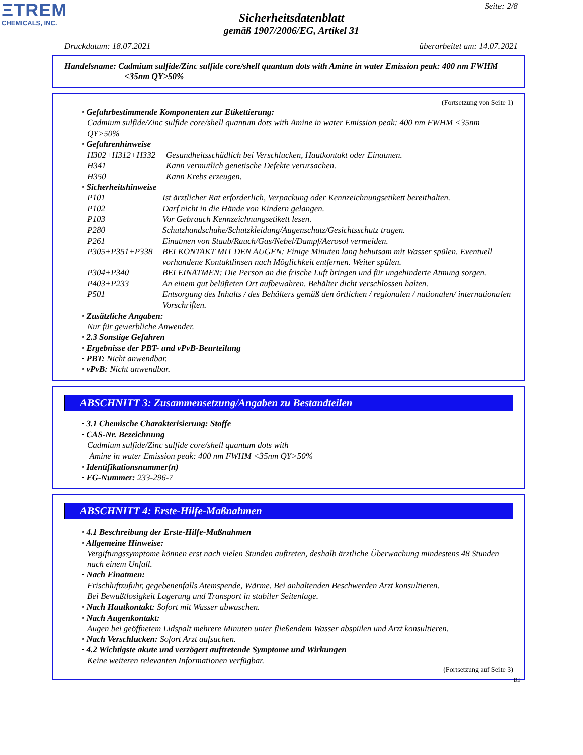ΞTREM
CHEMICALS, INC.
Seite: 2/8
Sicherheitsdatenblatt
gemäß 1907/2006/EG, Artikel 31
Druckdatum: 18.07.2021 überarbeitet am: 14.07.2021
Handelsname: Cadmium sulfide/Zinc sulfide core/shell quantum dots with Amine in water Emission peak: 400 nm FWHM <35nm QY>50%
(Fortsetzung von Seite 1)
· Gefahrbestimmende Komponenten zur Etikettierung:
Cadmium sulfide/Zinc sulfide core/shell quantum dots with Amine in water Emission peak: 400 nm FWHM <35nm QY>50%
· Gefahrenhinweise
H302+H312+H332 Gesundheitsschädlich bei Verschlucken, Hautkontakt oder Einatmen.
H341 Kann vermutlich genetische Defekte verursachen.
H350 Kann Krebs erzeugen.
· Sicherheitshinweise
P101 Ist ärztlicher Rat erforderlich, Verpackung oder Kennzeichnungsetikett bereithalten.
P102 Darf nicht in die Hände von Kindern gelangen.
P103 Vor Gebrauch Kennzeichnungsetikett lesen.
P280 Schutzhandschuhe/Schutzkleidung/Augenschutz/Gesichtsschutz tragen.
P261 Einatmen von Staub/Rauch/Gas/Nebel/Dampf/Aerosol vermeiden.
P305+P351+P338 BEI KONTAKT MIT DEN AUGEN: Einige Minuten lang behutsam mit Wasser spülen. Eventuell vorhandene Kontaktlinsen nach Möglichkeit entfernen. Weiter spülen.
P304+P340 BEI EINATMEN: Die Person an die frische Luft bringen und für ungehinderte Atmung sorgen.
P403+P233 An einem gut belüfteten Ort aufbewahren. Behälter dicht verschlossen halten.
P501 Entsorgung des Inhalts / des Behälters gemäß den örtlichen / regionalen / nationalen/ internationalen Vorschriften.
· Zusätzliche Angaben:
Nur für gewerbliche Anwender.
· 2.3 Sonstige Gefahren
· Ergebnisse der PBT- und vPvB-Beurteilung
· PBT: Nicht anwendbar.
· vPvB: Nicht anwendbar.
ABSCHNITT 3: Zusammensetzung/Angaben zu Bestandteilen
· 3.1 Chemische Charakterisierung: Stoffe
· CAS-Nr. Bezeichnung
Cadmium sulfide/Zinc sulfide core/shell quantum dots with
Amine in water Emission peak: 400 nm FWHM <35nm QY>50%
· Identifikationsnummer(n)
· EG-Nummer: 233-296-7
ABSCHNITT 4: Erste-Hilfe-Maßnahmen
· 4.1 Beschreibung der Erste-Hilfe-Maßnahmen
· Allgemeine Hinweise:
Vergiftungssymptome können erst nach vielen Stunden auftreten, deshalb ärztliche Überwachung mindestens 48 Stunden nach einem Unfall.
· Nach Einatmen:
Frischluftzufuhr, gegebenenfalls Atemspende, Wärme. Bei anhaltenden Beschwerden Arzt konsultieren.
Bei Bewußtlosigkeit Lagerung und Transport in stabiler Seitenlage.
· Nach Hautkontakt: Sofort mit Wasser abwaschen.
· Nach Augenkontakt:
Augen bei geöffnetem Lidspalt mehrere Minuten unter fließendem Wasser abspülen und Arzt konsultieren.
· Nach Verschlucken: Sofort Arzt aufsuchen.
· 4.2 Wichtigste akute und verzögert auftretende Symptome und Wirkungen
Keine weiteren relevanten Informationen verfügbar.
(Fortsetzung auf Seite 3)
DE